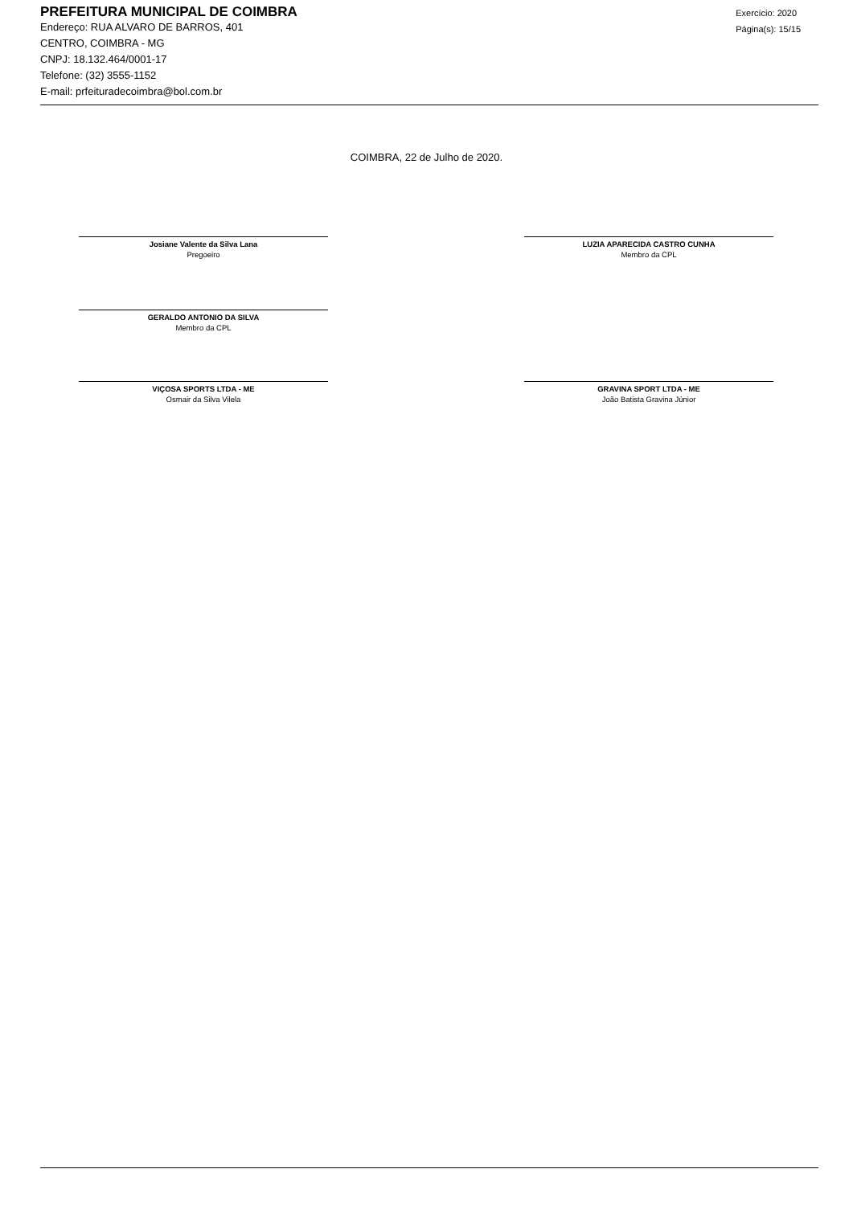PREFEITURA MUNICIPAL DE COIMBRA
Endereço: RUA ALVARO DE BARROS, 401
CENTRO, COIMBRA - MG
CNPJ: 18.132.464/0001-17
Telefone: (32) 3555-1152
E-mail: prfeituradecoimbra@bol.com.br
Exercício: 2020
Página(s): 15/15
COIMBRA, 22 de Julho de 2020.
Josiane Valente da Silva Lana
Pregoeiro
LUZIA APARECIDA CASTRO CUNHA
Membro da CPL
GERALDO ANTONIO DA SILVA
Membro da CPL
VIÇOSA SPORTS LTDA - ME
Osmair da Silva Vilela
GRAVINA SPORT LTDA - ME
João Batista Gravina Júnior